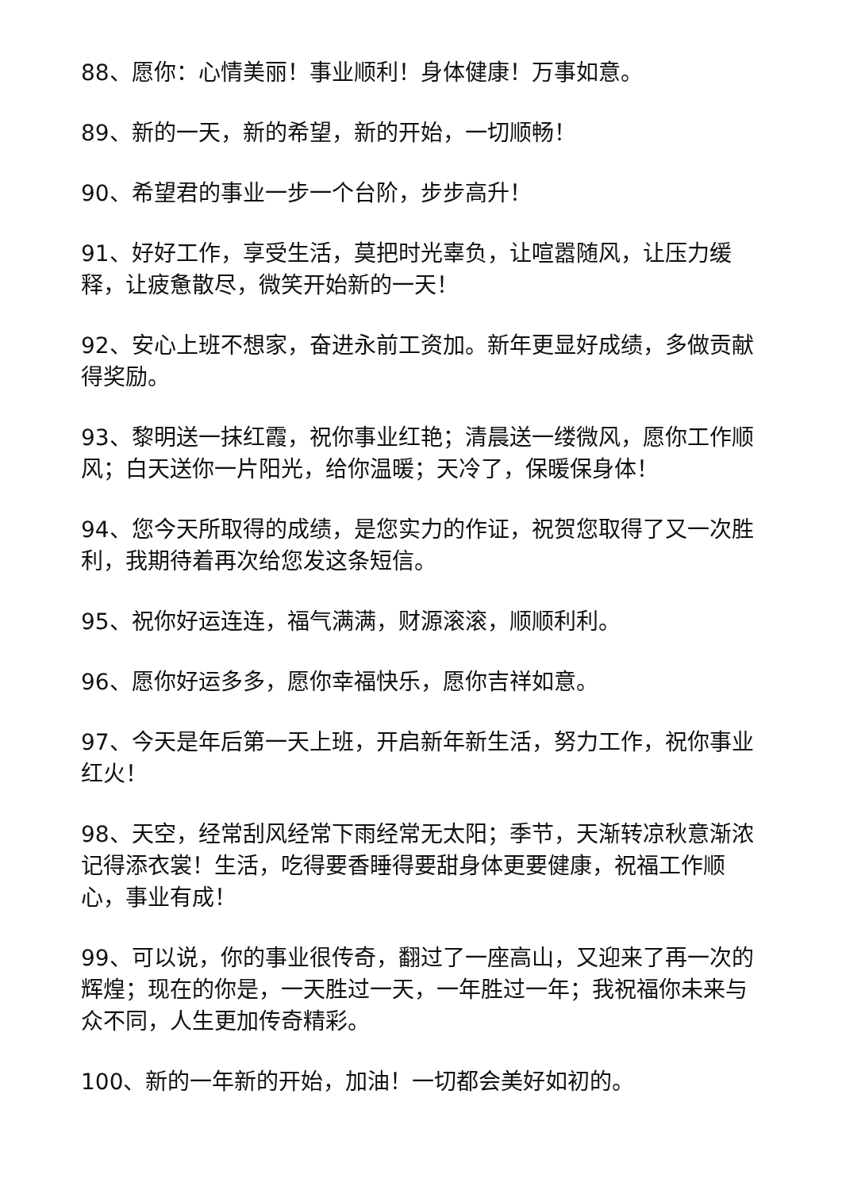88、愿你：心情美丽！事业顺利！身体健康！万事如意。
89、新的一天，新的希望，新的开始，一切顺畅！
90、希望君的事业一步一个台阶，步步高升！
91、好好工作，享受生活，莫把时光辜负，让喧嚣随风，让压力缓释，让疲惫散尽，微笑开始新的一天！
92、安心上班不想家，奋进永前工资加。新年更显好成绩，多做贡献得奖励。
93、黎明送一抹红霞，祝你事业红艳；清晨送一缕微风，愿你工作顺风；白天送你一片阳光，给你温暖；天冷了，保暖保身体！
94、您今天所取得的成绩，是您实力的作证，祝贺您取得了又一次胜利，我期待着再次给您发这条短信。
95、祝你好运连连，福气满满，财源滚滚，顺顺利利。
96、愿你好运多多，愿你幸福快乐，愿你吉祥如意。
97、今天是年后第一天上班，开启新年新生活，努力工作，祝你事业红火！
98、天空，经常刮风经常下雨经常无太阳；季节，天渐转凉秋意渐浓记得添衣裳！生活，吃得要香睡得要甜身体更要健康，祝福工作顺心，事业有成！
99、可以说，你的事业很传奇，翻过了一座高山，又迎来了再一次的辉煌；现在的你是，一天胜过一天，一年胜过一年；我祝福你未来与众不同，人生更加传奇精彩。
100、新的一年新的开始，加油！一切都会美好如初的。